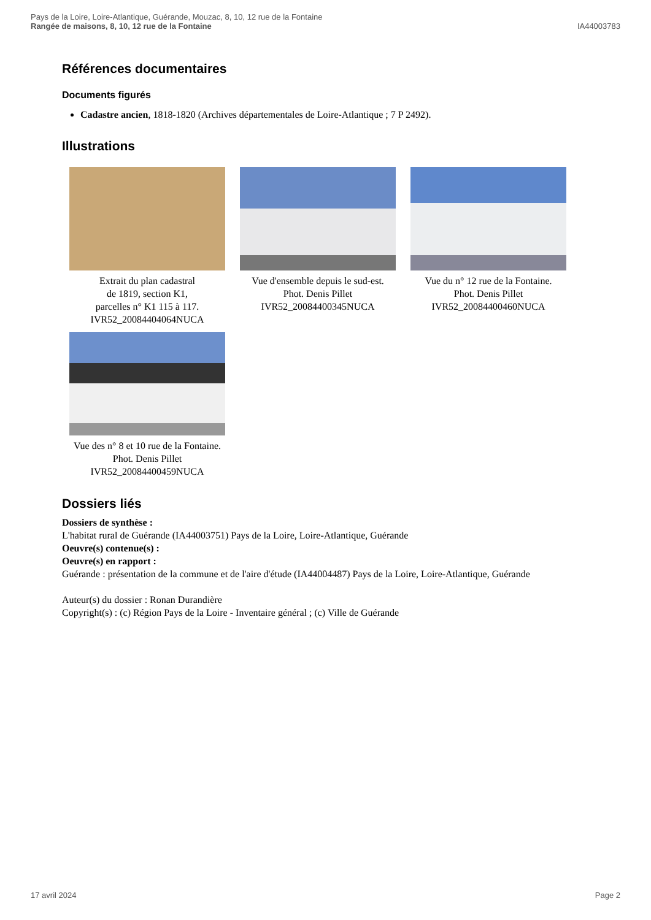Pays de la Loire, Loire-Atlantique, Guérande, Mouzac, 8, 10, 12 rue de la Fontaine
Rangée de maisons, 8, 10, 12 rue de la Fontaine
IA44003783
Références documentaires
Documents figurés
Cadastre ancien, 1818-1820 (Archives départementales de Loire-Atlantique ; 7 P 2492).
Illustrations
Extrait du plan cadastral
de 1819, section K1,
parcelles n° K1 115 à 117.
IVR52_20084404064NUCA
Vue d'ensemble depuis le sud-est.
Phot. Denis Pillet
IVR52_20084400345NUCA
Vue du n° 12 rue de la Fontaine.
Phot. Denis Pillet
IVR52_20084400460NUCA
Vue des n° 8 et 10 rue de la Fontaine.
Phot. Denis Pillet
IVR52_20084400459NUCA
Dossiers liés
Dossiers de synthèse :
L'habitat rural de Guérande (IA44003751) Pays de la Loire, Loire-Atlantique, Guérande
Oeuvre(s) contenue(s) :
Oeuvre(s) en rapport :
Guérande : présentation de la commune et de l'aire d'étude (IA44004487) Pays de la Loire, Loire-Atlantique, Guérande
Auteur(s) du dossier : Ronan Durandière
Copyright(s) : (c) Région Pays de la Loire - Inventaire général ; (c) Ville de Guérande
17 avril 2024 Page 2